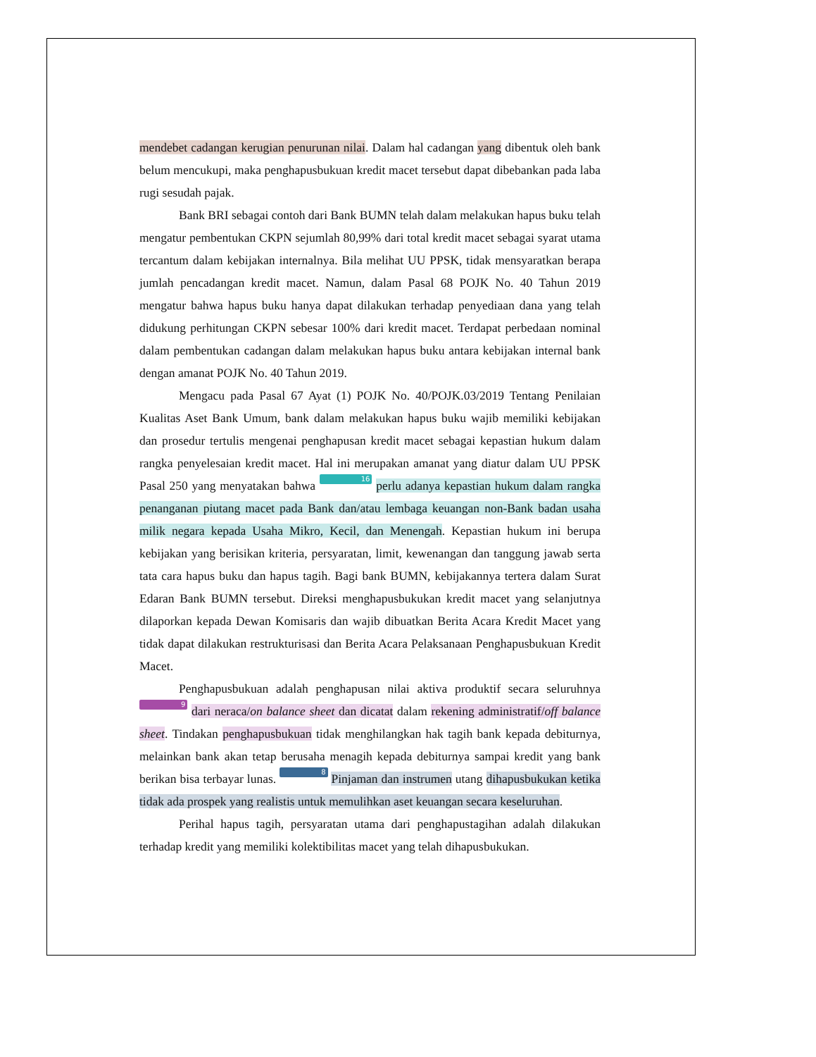mendebet cadangan kerugian penurunan nilai. Dalam hal cadangan yang dibentuk oleh bank belum mencukupi, maka penghapusbukuan kredit macet tersebut dapat dibebankan pada laba rugi sesudah pajak.
Bank BRI sebagai contoh dari Bank BUMN telah dalam melakukan hapus buku telah mengatur pembentukan CKPN sejumlah 80,99% dari total kredit macet sebagai syarat utama tercantum dalam kebijakan internalnya. Bila melihat UU PPSK, tidak mensyaratkan berapa jumlah pencadangan kredit macet. Namun, dalam Pasal 68 POJK No. 40 Tahun 2019 mengatur bahwa hapus buku hanya dapat dilakukan terhadap penyediaan dana yang telah didukung perhitungan CKPN sebesar 100% dari kredit macet. Terdapat perbedaan nominal dalam pembentukan cadangan dalam melakukan hapus buku antara kebijakan internal bank dengan amanat POJK No. 40 Tahun 2019.
Mengacu pada Pasal 67 Ayat (1) POJK No. 40/POJK.03/2019 Tentang Penilaian Kualitas Aset Bank Umum, bank dalam melakukan hapus buku wajib memiliki kebijakan dan prosedur tertulis mengenai penghapusan kredit macet sebagai kepastian hukum dalam rangka penyelesaian kredit macet. Hal ini merupakan amanat yang diatur dalam UU PPSK Pasal 250 yang menyatakan bahwa 16 perlu adanya kepastian hukum dalam rangka penanganan piutang macet pada Bank dan/atau lembaga keuangan non-Bank badan usaha milik negara kepada Usaha Mikro, Kecil, dan Menengah. Kepastian hukum ini berupa kebijakan yang berisikan kriteria, persyaratan, limit, kewenangan dan tanggung jawab serta tata cara hapus buku dan hapus tagih. Bagi bank BUMN, kebijakannya tertera dalam Surat Edaran Bank BUMN tersebut. Direksi menghapusbukukan kredit macet yang selanjutnya dilaporkan kepada Dewan Komisaris dan wajib dibuatkan Berita Acara Kredit Macet yang tidak dapat dilakukan restrukturisasi dan Berita Acara Pelaksanaan Penghapusbukuan Kredit Macet.
Penghapusbukuan adalah penghapusan nilai aktiva produktif secara seluruhnya 9 dari neraca/on balance sheet dan dicatat dalam rekening administratif/off balance sheet. Tindakan penghapusbukuan tidak menghilangkan hak tagih bank kepada debiturnya, melainkan bank akan tetap berusaha menagih kepada debiturnya sampai kredit yang bank berikan bisa terbayar lunas. 8 Pinjaman dan instrumen utang dihapusbukukan ketika tidak ada prospek yang realistis untuk memulihkan aset keuangan secara keseluruhan.
Perihal hapus tagih, persyaratan utama dari penghapustagihan adalah dilakukan terhadap kredit yang memiliki kolektibilitas macet yang telah dihapusbukukan.